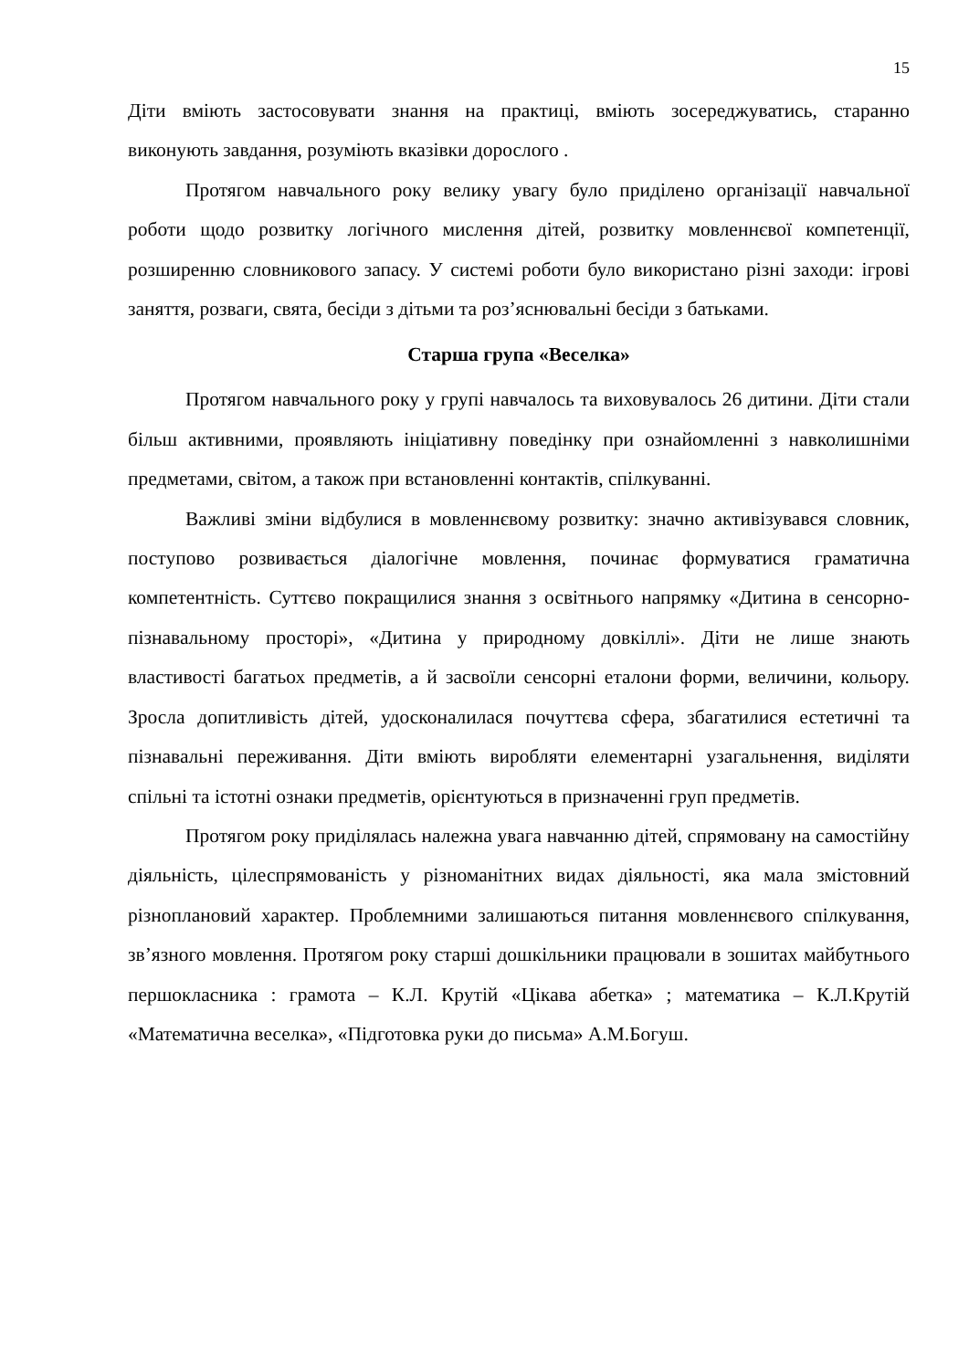15
Діти вміють застосовувати знання на практиці, вміють зосереджуватись, старанно виконують завдання, розуміють вказівки дорослого .
Протягом навчального року велику увагу було приділено організації навчальної роботи щодо розвитку логічного мислення дітей, розвитку мовленнєвої компетенції, розширенню словникового запасу. У системі роботи було використано різні заходи: ігрові заняття, розваги, свята, бесіди з дітьми та роз’яснювальні бесіди з батьками.
Старша група «Веселка»
Протягом навчального року у групі навчалось та виховувалось 26 дитини. Діти стали більш активними, проявляють ініціативну поведінку при ознайомленні з навколишніми предметами, світом, а також при встановленні контактів, спілкуванні.
Важливі зміни відбулися в мовленнєвому розвитку: значно активізувався словник, поступово розвивається діалогічне мовлення, починає формуватися граматична компетентність. Суттєво покращилися знання з освітнього напрямку «Дитина в сенсорно- пізнавальному просторі», «Дитина у природному довкіллі». Діти не лише знають властивості багатьох предметів, а й засвоїли сенсорні еталони форми, величини, кольору. Зросла допитливість дітей, удосконалилася почуттєва сфера, збагатилися естетичні та пізнавальні переживання. Діти вміють виробляти елементарні узагальнення, виділяти спільні та істотні ознаки предметів, орієнтуються в призначенні груп предметів.
Протягом року приділялась належна увага навчанню дітей, спрямовану на самостійну діяльність, цілеспрямованість у різноманітних видах діяльності, яка мала змістовний різноплановий характер. Проблемними залишаються питання мовленнєвого спілкування, зв’язного мовлення. Протягом року старші дошкільники працювали в зошитах майбутнього першокласника : грамота – К.Л. Крутій «Цікава абетка» ; математика – К.Л.Крутій «Математична веселка», «Підготовка руки до письма» А.М.Богуш.